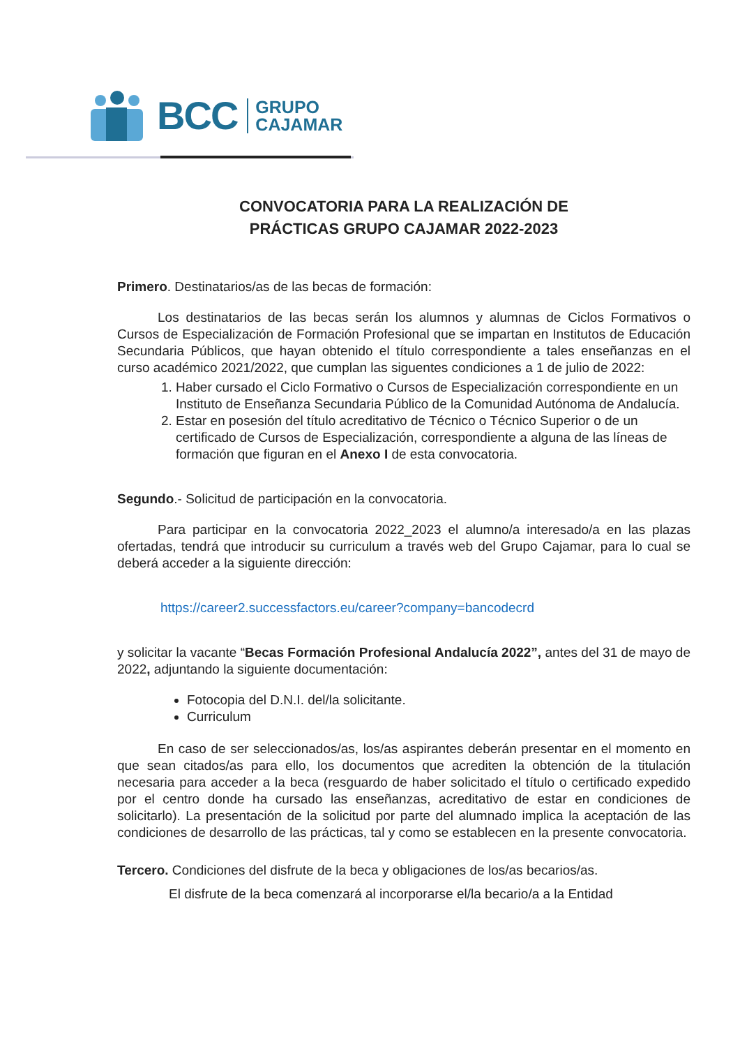BCC
GRUPO
CAJAMAR
CONVOCATORIA PARA LA REALIZACIÓN DE
PRÁCTICAS GRUPO CAJAMAR 2022-2023
Primero. Destinatarios/as de las becas de formación:
Los destinatarios de las becas serán los alumnos y alumnas de Ciclos Formativos o Cursos de Especialización de Formación Profesional que se impartan en Institutos de Educación Secundaria Públicos, que hayan obtenido el título correspondiente a tales enseñanzas en el curso académico 2021/2022, que cumplan las siguentes condiciones a 1 de julio de 2022:
1. Haber cursado el Ciclo Formativo o Cursos de Especialización correspondiente en un Instituto de Enseñanza Secundaria Público de la Comunidad Autónoma de Andalucía.
2. Estar en posesión del título acreditativo de Técnico o Técnico Superior o de un certificado de Cursos de Especialización, correspondiente a alguna de las líneas de formación que figuran en el Anexo I de esta convocatoria.
Segundo.- Solicitud de participación en la convocatoria.
Para participar en la convocatoria 2022_2023 el alumno/a interesado/a en las plazas ofertadas, tendrá que introducir su curriculum a través web del Grupo Cajamar, para lo cual se deberá acceder a la siguiente dirección:
https://career2.successfactors.eu/career?company=bancodecrd
y solicitar la vacante “Becas Formación Profesional Andalucía 2022”, antes del 31 de mayo de 2022, adjuntando la siguiente documentación:
Fotocopia del D.N.I. del/la solicitante.
Curriculum
En caso de ser seleccionados/as, los/as aspirantes deberán presentar en el momento en que sean citados/as para ello, los documentos que acrediten la obtención de la titulación necesaria para acceder a la beca (resguardo de haber solicitado el título o certificado expedido por el centro donde ha cursado las enseñanzas, acreditativo de estar en condiciones de solicitarlo). La presentación de la solicitud por parte del alumnado implica la aceptación de las condiciones de desarrollo de las prácticas, tal y como se establecen en la presente convocatoria.
Tercero. Condiciones del disfrute de la beca y obligaciones de los/as becarios/as.
El disfrute de la beca comenzará al incorporarse el/la becario/a a la Entidad